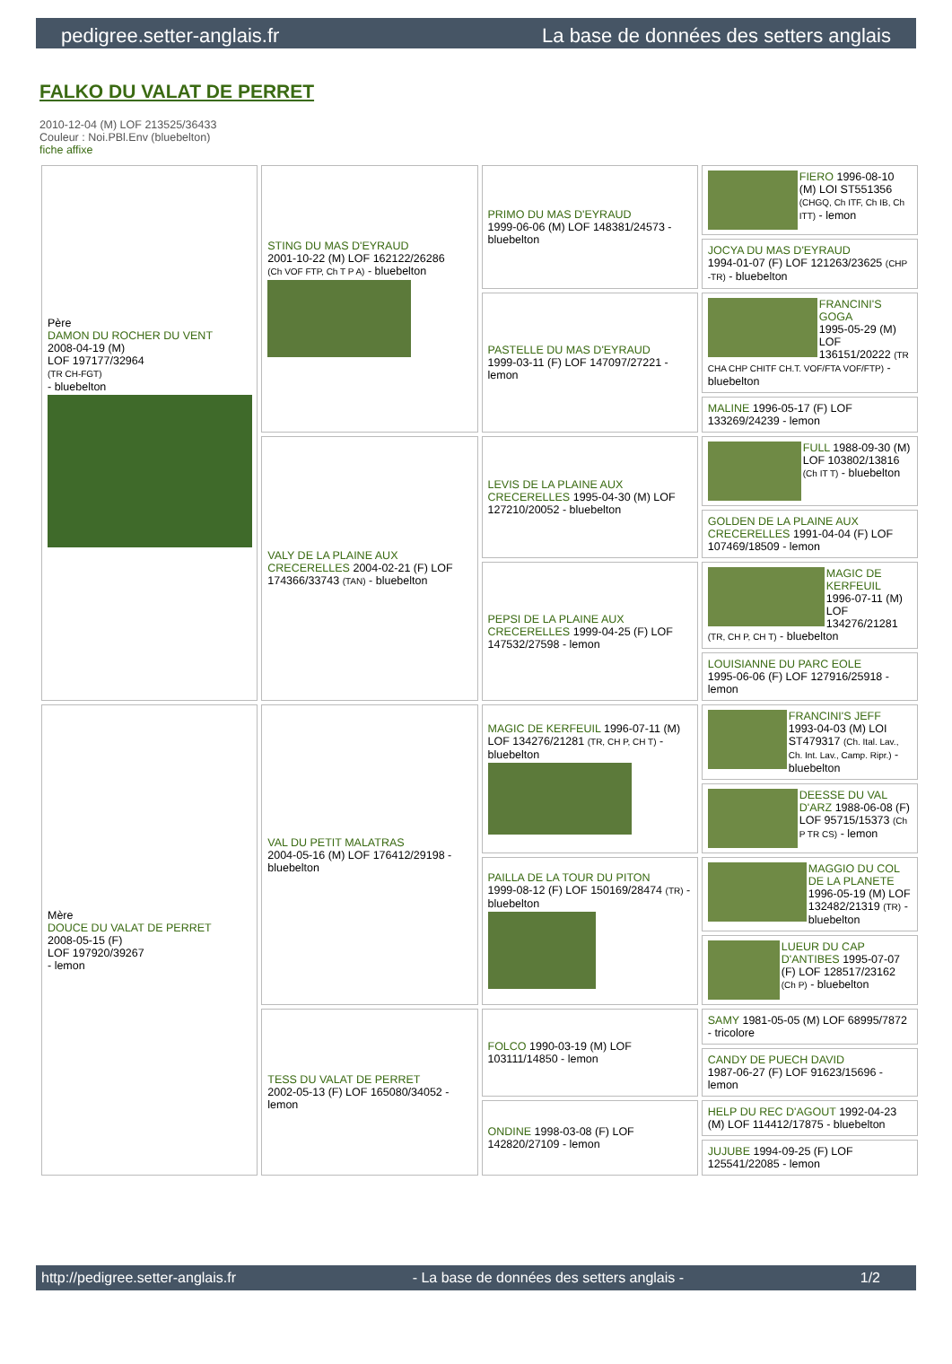pedigree.setter-anglais.fr La base de données des setters anglais
FALKO DU VALAT DE PERRET
2010-12-04 (M) LOF 213525/36433
Couleur : Noi.PBl.Env (bluebelton)
fiche affixe
| Père DAMON DU ROCHER DU VENT 2008-04-19 (M) LOF 197177/32964 (TR CH-FGT) - bluebelton | STING DU MAS D'EYRAUD 2001-10-22 (M) LOF 162122/26286 (Ch VOF FTP, Ch T P A) - bluebelton | PRIMO DU MAS D'EYRAUD 1999-06-06 (M) LOF 148381/24573 - bluebelton | FIERO 1996-08-10 (M) LOI ST551356 (CHGQ, Ch ITF, Ch IB, Ch ITT) - lemon |
| | | | JOCYA DU MAS D'EYRAUD 1994-01-07 (F) LOF 121263/23625 (CHP -TR) - bluebelton |
| | | PASTELLE DU MAS D'EYRAUD 1999-03-11 (F) LOF 147097/27221 - lemon | FRANCINI'S GOGA 1995-05-29 (M) LOF 136151/20222 (TR CHA CHP CHITF CH.T. VOF/FTA VOF/FTP) - bluebelton |
| | | | MALINE 1996-05-17 (F) LOF 133269/24239 - lemon |
| | VALY DE LA PLAINE AUX CRECERELLES 2004-02-21 (F) LOF 174366/33743 (TAN) - bluebelton | LEVIS DE LA PLAINE AUX CRECERELLES 1995-04-30 (M) LOF 127210/20052 - bluebelton | FULL 1988-09-30 (M) LOF 103802/13816 (Ch IT T) - bluebelton |
| | | | GOLDEN DE LA PLAINE AUX CRECERELLES 1991-04-04 (F) LOF 107469/18509 - lemon |
| | | PEPSI DE LA PLAINE AUX CRECERELLES 1999-04-25 (F) LOF 147532/27598 - lemon | MAGIC DE KERFEUIL 1996-07-11 (M) LOF 134276/21281 (TR, CH P, CH T) - bluebelton |
| | | | LOUISIANNE DU PARC EOLE 1995-06-06 (F) LOF 127916/25918 - lemon |
| Mère DOUCE DU VALAT DE PERRET 2008-05-15 (F) LOF 197920/39267 - lemon | VAL DU PETIT MALATRAS 2004-05-16 (M) LOF 176412/29198 - bluebelton | MAGIC DE KERFEUIL 1996-07-11 (M) LOF 134276/21281 (TR, CH P, CH T) - bluebelton | FRANCINI'S JEFF 1993-04-03 (M) LOI ST479317 (Ch. Ital. Lav., Ch. Int. Lav., Camp. Ripr.) - bluebelton |
| | | | DEESSE DU VAL D'ARZ 1988-06-08 (F) LOF 95715/15373 (Ch P TR CS) - lemon |
| | | PAILLA DE LA TOUR DU PITON 1999-08-12 (F) LOF 150169/28474 (TR) - bluebelton | MAGGIO DU COL DE LA PLANETE 1996-05-19 (M) LOF 132482/21319 (TR) - bluebelton |
| | | | LUEUR DU CAP D'ANTIBES 1995-07-07 (F) LOF 128517/23162 (Ch P) - bluebelton |
| | TESS DU VALAT DE PERRET 2002-05-13 (F) LOF 165080/34052 - lemon | FOLCO 1990-03-19 (M) LOF 103111/14850 - lemon | SAMY 1981-05-05 (M) LOF 68995/7872 - tricolore |
| | | | CANDY DE PUECH DAVID 1987-06-27 (F) LOF 91623/15696 - lemon |
| | | ONDINE 1998-03-08 (F) LOF 142820/27109 - lemon | HELP DU REC D'AGOUT 1992-04-23 (M) LOF 114412/17875 - bluebelton |
| | | | JUJUBE 1994-09-25 (F) LOF 125541/22085 - lemon |
http://pedigree.setter-anglais.fr - La base de données des setters anglais - 1/2